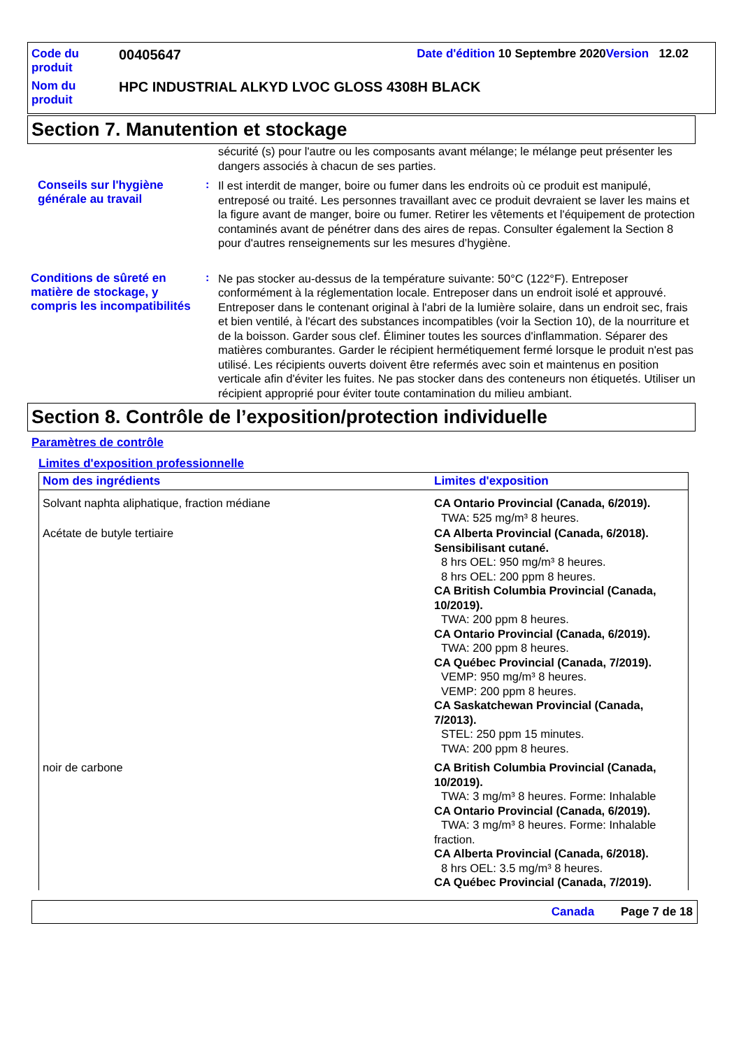| Code du produit | 00405647 | Date d'édition 10 Septembre 2020 Version 12.02 |
| Nom du produit | HPC INDUSTRIAL ALKYD LVOC GLOSS 4308H BLACK | |
Section 7. Manutention et stockage
sécurité (s) pour l'autre ou les composants avant mélange; le mélange peut présenter les dangers associés à chacun de ses parties.
Conseils sur l'hygiène générale au travail
:
Il est interdit de manger, boire ou fumer dans les endroits où ce produit est manipulé, entreposé ou traité. Les personnes travaillant avec ce produit devraient se laver les mains et la figure avant de manger, boire ou fumer. Retirer les vêtements et l'équipement de protection contaminés avant de pénétrer dans des aires de repas. Consulter également la Section 8 pour d'autres renseignements sur les mesures d’hygiène.
Conditions de sûreté en matière de stockage, y compris les incompatibilités
:
Ne pas stocker au-dessus de la température suivante: 50°C (122°F). Entreposer conformément à la réglementation locale. Entreposer dans un endroit isolé et approuvé. Entreposer dans le contenant original à l'abri de la lumière solaire, dans un endroit sec, frais et bien ventilé, à l'écart des substances incompatibles (voir la Section 10), de la nourriture et de la boisson. Garder sous clef. Éliminer toutes les sources d'inflammation. Séparer des matières comburantes. Garder le récipient hermétiquement fermé lorsque le produit n'est pas utilisé. Les récipients ouverts doivent être refermés avec soin et maintenus en position verticale afin d'éviter les fuites. Ne pas stocker dans des conteneurs non étiquetés. Utiliser un récipient approprié pour éviter toute contamination du milieu ambiant.
Section 8. Contrôle de l’exposition/protection individuelle
Paramètres de contrôle
Limites d'exposition professionnelle
| Nom des ingrédients | Limites d'exposition |
| --- | --- |
| Solvant naphta aliphatique, fraction médiane | CA Ontario Provincial (Canada, 6/2019). TWA: 525 mg/m³ 8 heures. |
| Acétate de butyle tertiaire | CA Alberta Provincial (Canada, 6/2018). Sensibilisant cutané. 8 hrs OEL: 950 mg/m³ 8 heures. 8 hrs OEL: 200 ppm 8 heures. CA British Columbia Provincial (Canada, 10/2019). TWA: 200 ppm 8 heures. CA Ontario Provincial (Canada, 6/2019). TWA: 200 ppm 8 heures. CA Québec Provincial (Canada, 7/2019). VEMP: 950 mg/m³ 8 heures. VEMP: 200 ppm 8 heures. CA Saskatchewan Provincial (Canada, 7/2013). STEL: 250 ppm 15 minutes. TWA: 200 ppm 8 heures. |
| noir de carbone | CA British Columbia Provincial (Canada, 10/2019). TWA: 3 mg/m³ 8 heures. Forme: Inhalable CA Ontario Provincial (Canada, 6/2019). TWA: 3 mg/m³ 8 heures. Forme: Inhalable fraction. CA Alberta Provincial (Canada, 6/2018). 8 hrs OEL: 3.5 mg/m³ 8 heures. CA Québec Provincial (Canada, 7/2019). |
Canada Page 7 de 18